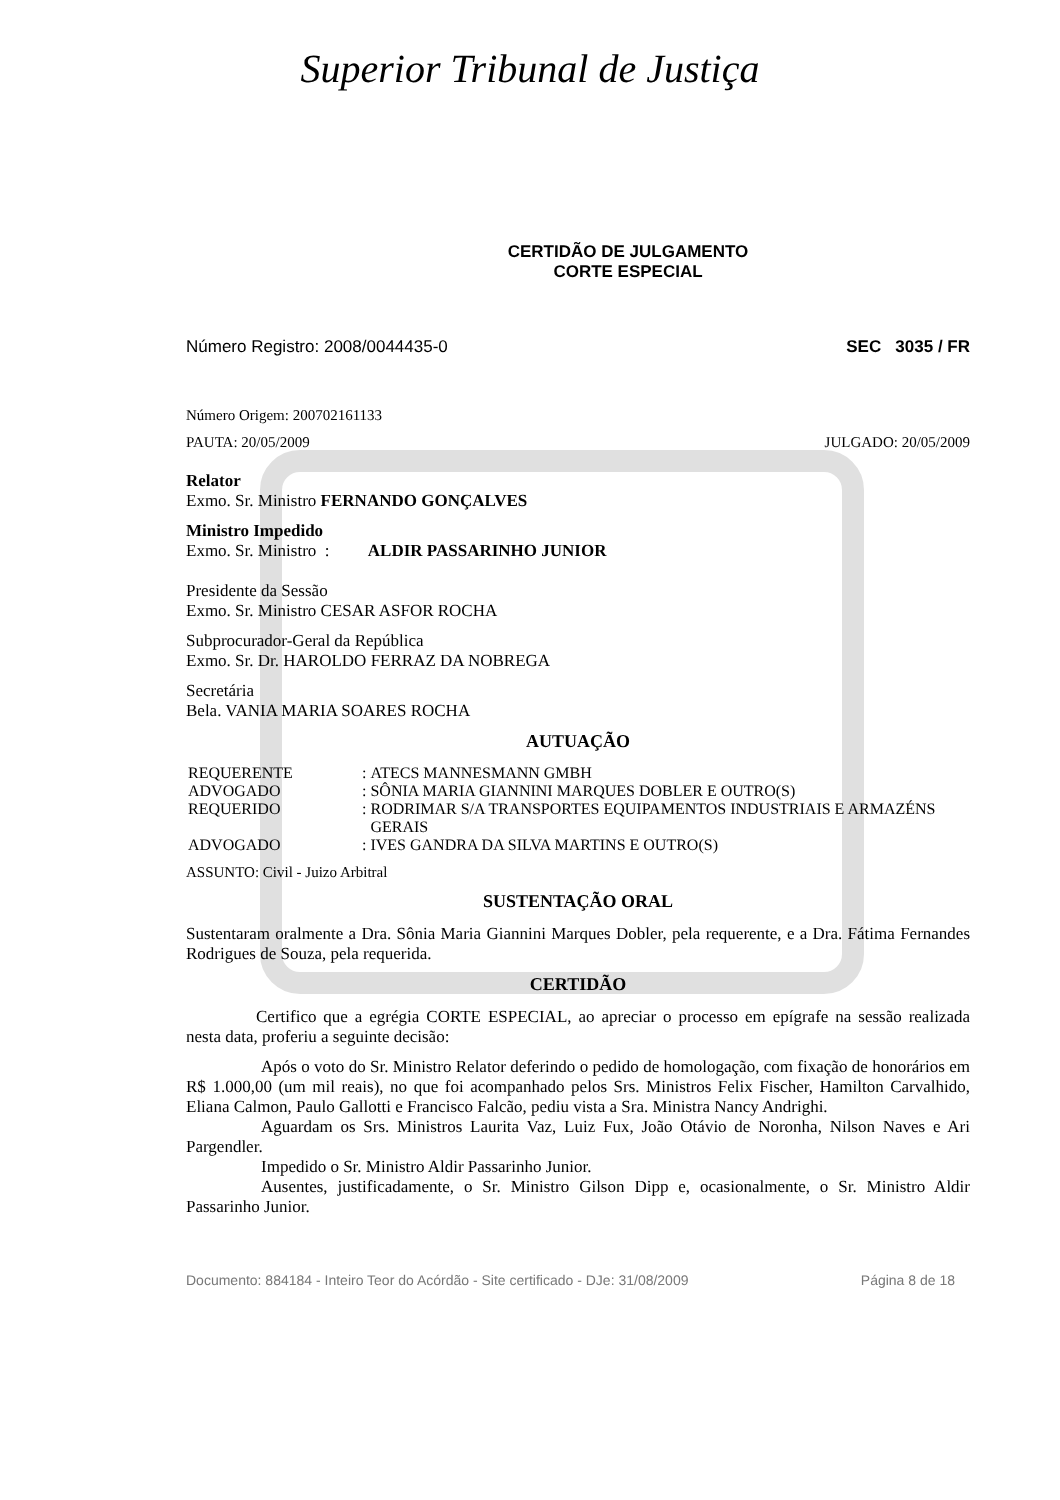Superior Tribunal de Justiça
CERTIDÃO DE JULGAMENTO
CORTE ESPECIAL
Número Registro: 2008/0044435-0 SEC 3035 / FR
Número Origem: 200702161133
PAUTA: 20/05/2009 JULGADO: 20/05/2009
Relator
Exmo. Sr. Ministro FERNANDO GONÇALVES
Ministro Impedido
Exmo. Sr. Ministro : ALDIR PASSARINHO JUNIOR
Presidente da Sessão
Exmo. Sr. Ministro CESAR ASFOR ROCHA
Subprocurador-Geral da República
Exmo. Sr. Dr. HAROLDO FERRAZ DA NOBREGA
Secretária
Bela. VANIA MARIA SOARES ROCHA
AUTUAÇÃO
| REQUERENTE | : | ATECS MANNESMANN GMBH |
| ADVOGADO | : | SÔNIA MARIA GIANNINI MARQUES DOBLER E OUTRO(S) |
| REQUERIDO | : | RODRIMAR S/A TRANSPORTES EQUIPAMENTOS INDUSTRIAIS E ARMAZÉNS GERAIS |
| ADVOGADO | : | IVES GANDRA DA SILVA MARTINS E OUTRO(S) |
ASSUNTO: Civil - Juizo Arbitral
SUSTENTAÇÃO ORAL
Sustentaram oralmente a Dra. Sônia Maria Giannini Marques Dobler, pela requerente, e a Dra. Fátima Fernandes Rodrigues de Souza, pela requerida.
CERTIDÃO
Certifico que a egrégia CORTE ESPECIAL, ao apreciar o processo em epígrafe na sessão realizada nesta data, proferiu a seguinte decisão:
Após o voto do Sr. Ministro Relator deferindo o pedido de homologação, com fixação de honorários em R$ 1.000,00 (um mil reais), no que foi acompanhado pelos Srs. Ministros Felix Fischer, Hamilton Carvalhido, Eliana Calmon, Paulo Gallotti e Francisco Falcão, pediu vista a Sra. Ministra Nancy Andrighi.
Aguardam os Srs. Ministros Laurita Vaz, Luiz Fux, João Otávio de Noronha, Nilson Naves e Ari Pargendler.
Impedido o Sr. Ministro Aldir Passarinho Junior.
Ausentes, justificadamente, o Sr. Ministro Gilson Dipp e, ocasionalmente, o Sr. Ministro Aldir Passarinho Junior.
Documento: 884184 - Inteiro Teor do Acórdão - Site certificado - DJe: 31/08/2009 Página 8 de 18